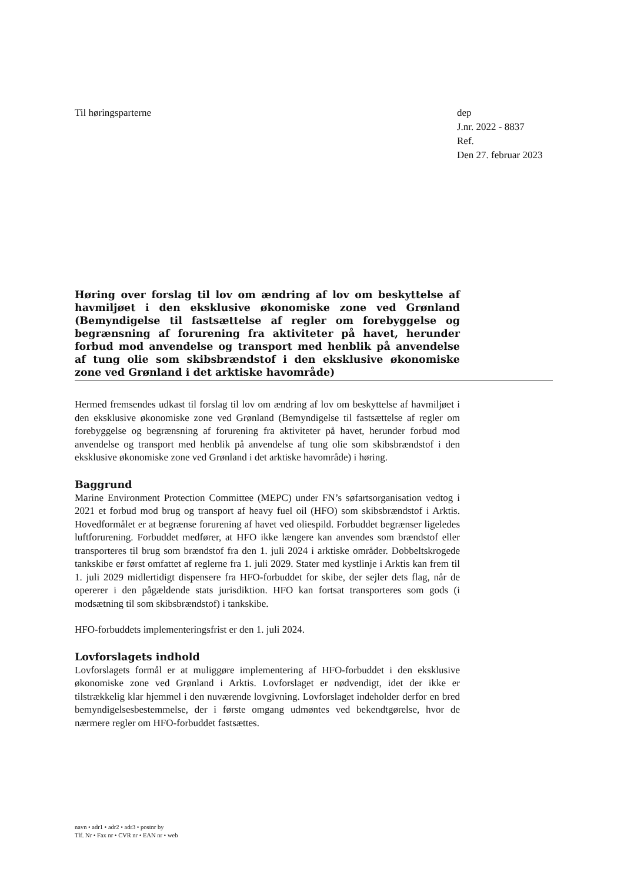Til høringsparterne dep
J.nr. 2022 - 8837
Ref.
Den 27. februar 2023
Høring over forslag til lov om ændring af lov om beskyttelse af havmiljøet i den eksklusive økonomiske zone ved Grønland (Bemyndigelse til fastsættelse af regler om forebyggelse og begrænsning af forurening fra aktiviteter på havet, herunder forbud mod anvendelse og transport med henblik på anvendelse af tung olie som skibsbrændstof i den eksklusive økonomiske zone ved Grønland i det arktiske havområde)
Hermed fremsendes udkast til forslag til lov om ændring af lov om beskyttelse af havmiljøet i den eksklusive økonomiske zone ved Grønland (Bemyndigelse til fastsættelse af regler om forebyggelse og begrænsning af forurening fra aktiviteter på havet, herunder forbud mod anvendelse og transport med henblik på anvendelse af tung olie som skibsbrændstof i den eksklusive økonomiske zone ved Grønland i det arktiske havområde) i høring.
Baggrund
Marine Environment Protection Committee (MEPC) under FN’s søfartsorganisation vedtog i 2021 et forbud mod brug og transport af heavy fuel oil (HFO) som skibsbrændstof i Arktis. Hovedformålet er at begrænse forurening af havet ved oliespild. Forbuddet begrænser ligeledes luftforurening. Forbuddet medfører, at HFO ikke længere kan anvendes som brændstof eller transporteres til brug som brændstof fra den 1. juli 2024 i arktiske områder. Dobbeltskrogede tankskibe er først omfattet af reglerne fra 1. juli 2029. Stater med kystlinje i Arktis kan frem til 1. juli 2029 midlertidigt dispensere fra HFO-forbuddet for skibe, der sejler dets flag, når de opererer i den pågældende stats jurisdiktion. HFO kan fortsat transporteres som gods (i modsætning til som skibsbrændstof) i tankskibe.
HFO-forbuddets implementeringsfrist er den 1. juli 2024.
Lovforslagets indhold
Lovforslagets formål er at muliggøre implementering af HFO-forbuddet i den eksklusive økonomiske zone ved Grønland i Arktis. Lovforslaget er nødvendigt, idet der ikke er tilstrækkelig klar hjemmel i den nuværende lovgivning. Lovforslaget indeholder derfor en bred bemyndigelsesbestemmelse, der i første omgang udmøntes ved bekendtgørelse, hvor de nærmere regler om HFO-forbuddet fastsættes.
navn • adr1 • adr2 • adr3 • postnr by
Tlf. Nr • Fax nr • CVR nr • EAN nr • web